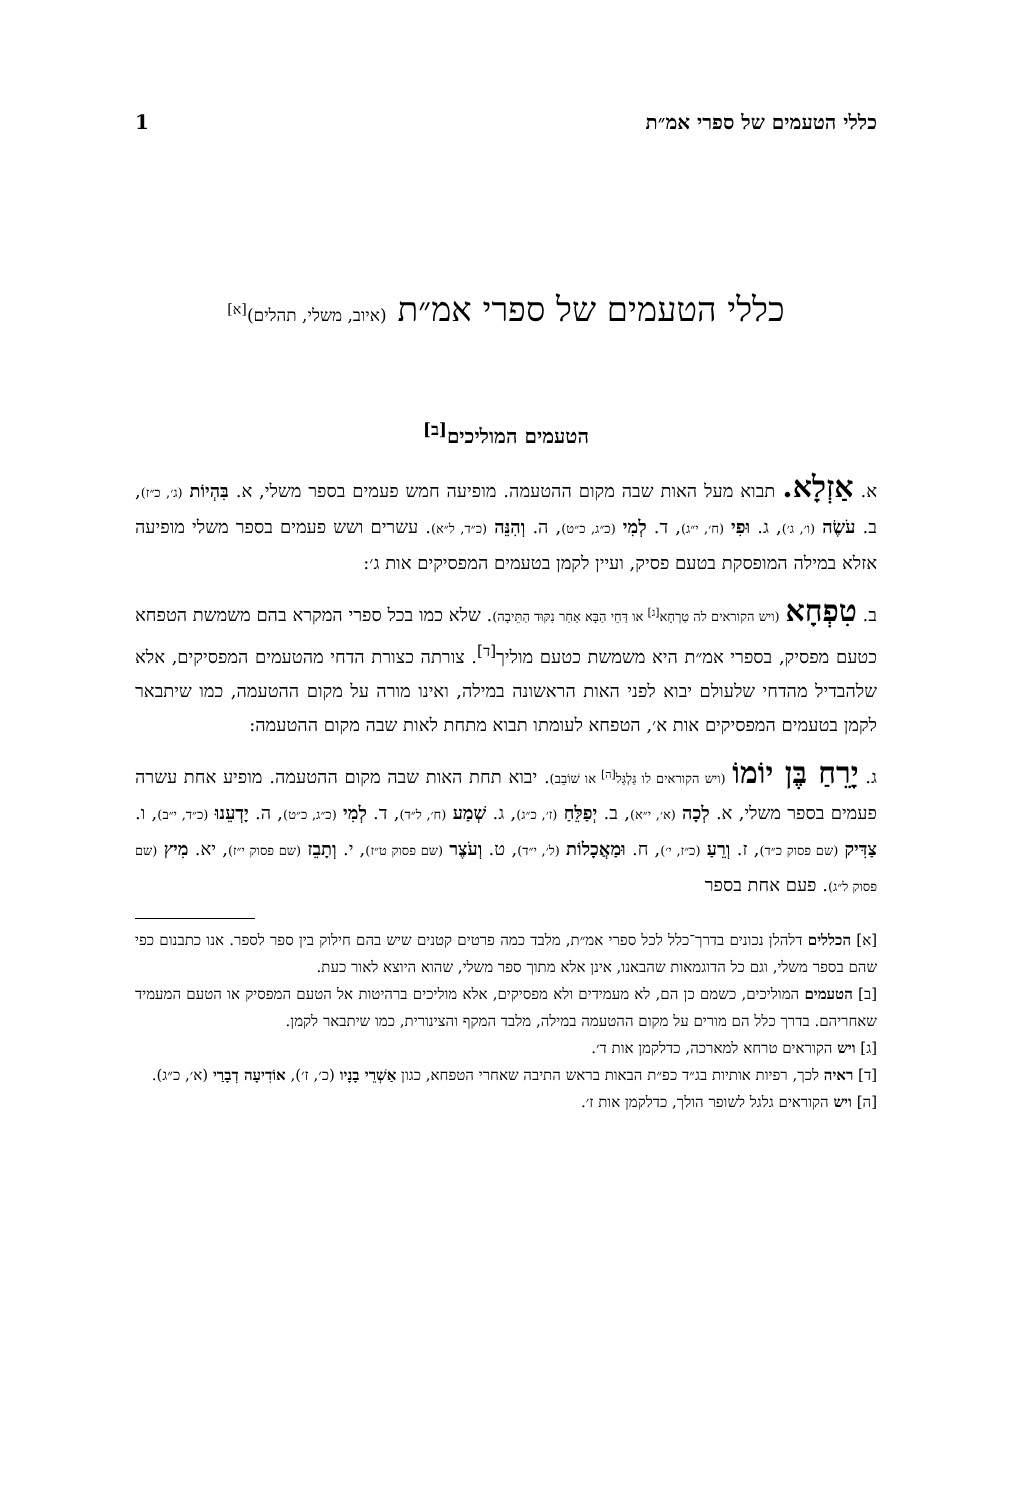כללי הטעמים של ספרי אמ״ת 1
כללי הטעמים של ספרי אמ״ת (איוב, משלי, תהלים)<sup>[א]</sup>
הטעמים המוליכים<sup>[ב]</sup>
א. אַזְלָא. תבוא מעל האות שבה מקום ההטעמה. מופיעה חמש פעמים בספר משלי, א. בִּהְיוֹת (ג׳, כ״ז), ב. עֹשֶׂה (ו׳, ג׳), ג. וּפִי (ח׳, י״ג), ד. לְמִי (כ״ג, כ״ט), ה. וְהִנֵּה (כ״ד, ל״א). עשרים ושש פעמים בספר משלי מופיעה אזלא במילה המופסקת בטעם פסיק, ועיין לקמן בטעמים המפסיקים אות ג׳:
ב. טִפְחָא (ויש הקוראים לה טַרְחָא<sup>[ג]</sup> או דַּחֵי הַבָּא אַחַר נִקּוּד הַתֵּיבָה). שלא כמו בכל ספרי המקרא בהם משמשת הטפחא כטעם מפסיק, בספרי אמ״ת היא משמשת כטעם מוליך<sup>[ד]</sup>. צורתה כצורת הדחי מהטעמים המפסיקים, אלא שלהבדיל מהדחי שלעולם יבוא לפני האות הראשונה במילה, ואינו מורה על מקום ההטעמה, כמו שיתבאר לקמן בטעמים המפסיקים אות א׳, הטפחא לעומתו תבוא מתחת לאות שבה מקום ההטעמה:
ג. יָרֵחַ בֶּן יוֹמוֹ (ויש הקוראים לו גַּלְגַּל<sup>[ה]</sup> או שׁוֹבֵב). יבוא תחת האות שבה מקום ההטעמה. מופיע אחת עשרה פעמים בספר משלי, א. לְכָה (א׳, י״א), ב. יְפַלֵּחַ (ז׳, כ״ג), ג. שְׁמַע (ח׳, ל״ד), ד. לְמִי (כ״ג, כ״ט), ה. יָדְעֵנוּ (כ״ד, י״ב), ו. צַדִּיק (שם פסוק כ״ד), ז. וְרֵעַ (כ״ז, י׳), ח. וּמַאֲכָלוֹת (ל׳, י״ד), ט. וְעֹצֶר (שם פסוק ט״ז), י. וְתָבֵז (שם פסוק י״ז), יא. מִיץ (שם פסוק ל״ג). פעם אחת בספר
[א] הכללים דלהלן נכונים בדרך־כלל לכל ספרי אמ״ת, מלבד כמה פרטים קטנים שיש בהם חילוק בין ספר לספר. אנו כתבנום כפי שהם בספר משלי, וגם כל הדוגמאות שהבאנו, אינן אלא מתוך ספר משלי, שהוא היוצא לאור כעת.
[ב] הטעמים המוליכים, כשמם כן הם, לא מעמידים ולא מפסיקים, אלא מוליכים ברהיטות אל הטעם המפסיק או הטעם המעמיד שאחריהם. בדרך כלל הם מורים על מקום ההטעמה במילה, מלבד המקף והצינורית, כמו שיתבאר לקמן.
[ג] ויש הקוראים טרחא למארכה, כדלקמן אות ד׳.
[ד] ראיה לכך, רפיות אותיות בג״ד כפ״ת הבאות בראש התיבה שאחרי הטפחא, כגון אַשְׁרֵי בָנָיו (כ׳, ז׳), אוֹדִיעָה דְבָרַי (א׳, כ״ג).
[ה] ויש הקוראים גלגל לשופר הולך, כדלקמן אות ז׳.